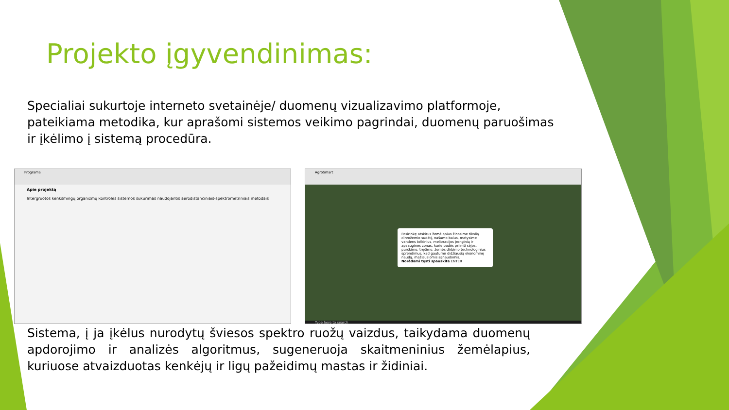Projekto įgyvendinimas:
Specialiai sukurtoje interneto svetainėje/ duomenų vizualizavimo platformoje, pateikiama metodika, kur aprašomi sistemos veikimo pagrindai, duomenų paruošimas ir įkėlimo į sistemą procedūra.
Programa
Apie projektą
Intergruotos kenksmingų organizmų kontrolės sistemos sukūrimas naudojantis aerodistanciniais-spektrometriniais metodais
AgroSmart
Pasirinkę atskirus žemėlapius žinosime tikslią dirvožemio sudėtį, našumo balus, matysime vandens telkinius, melioracijos įrenginių ir apsaugines zonas, kurie padės priimti sėjos, purškimo, tręšimo, žemės dirbimo technologinius sprendimus, kad gautume didžiausią ekonominę naudą, mažiausiomis sąnaudomis.
Norėdami tęsti spauskite ENTER
Type here to search
Sistema, į ja įkėlus nurodytų šviesos spektro ruožų vaizdus, taikydama duomenų apdorojimo ir analizės algoritmus, sugeneruoja skaitmeninius žemėlapius, kuriuose atvaizduotas kenkėjų ir ligų pažeidimų mastas ir židiniai.